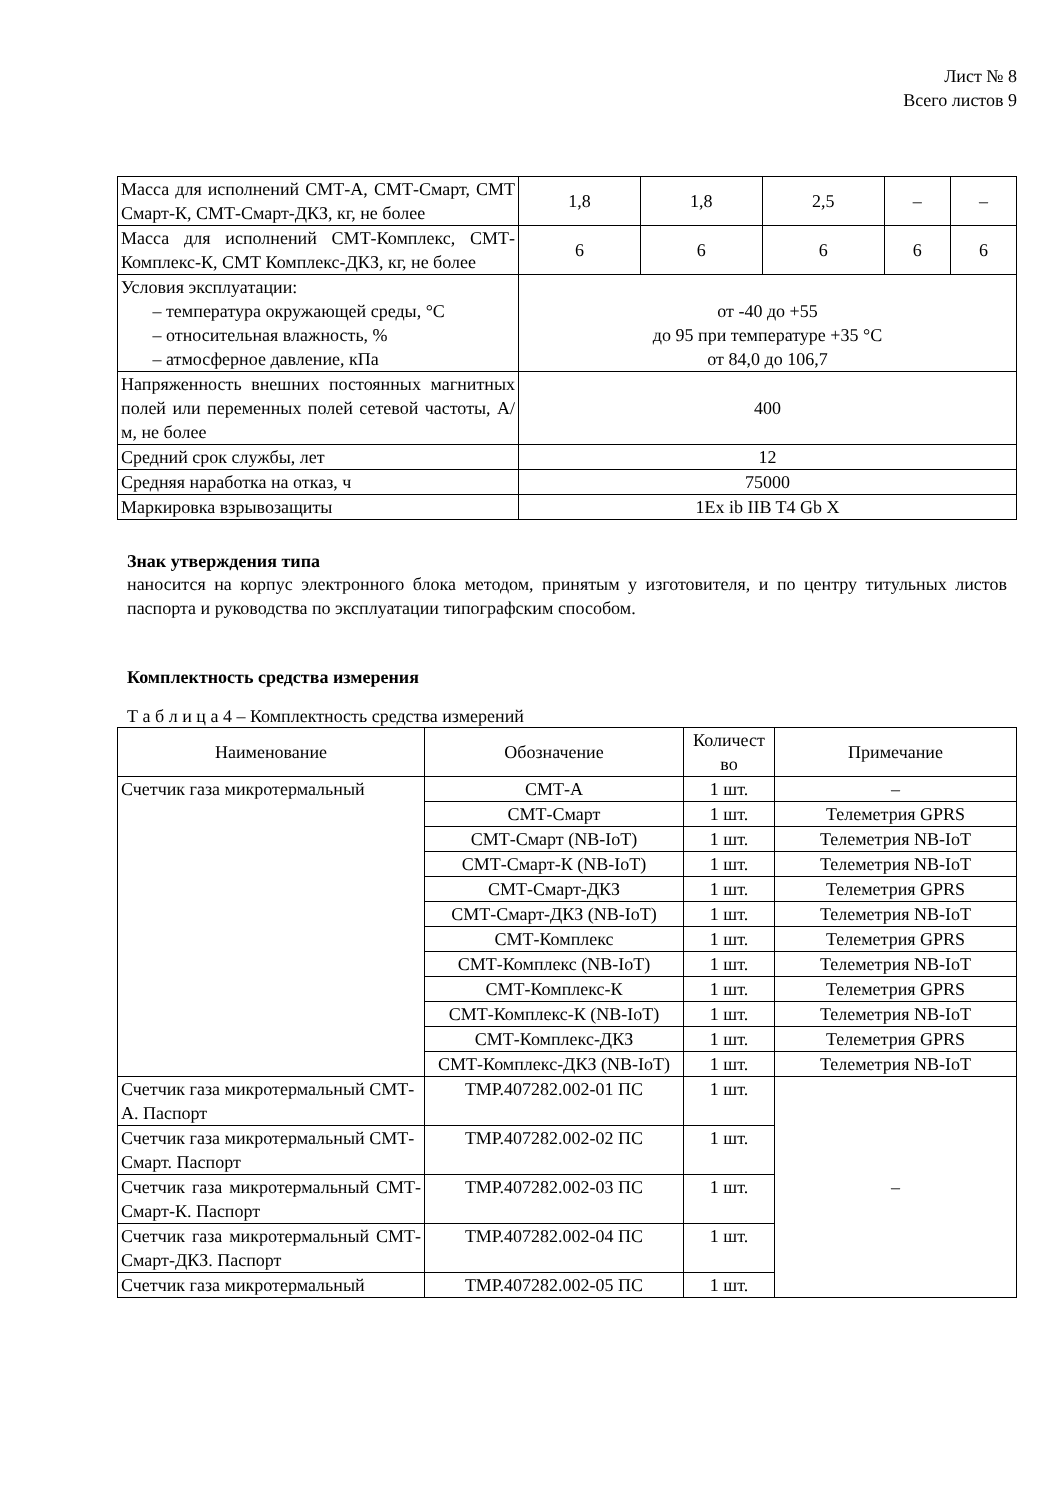Лист № 8
Всего листов 9
| Масса для исполнений СМТ-А, СМТ-Смарт, СМТ Смарт-К, СМТ-Смарт-ДКЗ, кг, не более | 1,8 | 1,8 | 2,5 | – | – |
| Масса для исполнений СМТ-Комплекс, СМТ-Комплекс-К, СМТ Комплекс-ДКЗ, кг, не более | 6 | 6 | 6 | 6 | 6 |
| Условия эксплуатации: – температура окружающей среды, °С – относительная влажность, % – атмосферное давление, кПа | от -40 до +55 до 95 при температуре +35 °С от 84,0 до 106,7 | | | | |
| Напряженность внешних постоянных магнитных полей или переменных полей сетевой частоты, А/м, не более | 400 | | | | |
| Средний срок службы, лет | 12 | | | | |
| Средняя наработка на отказ, ч | 75000 | | | | |
| Маркировка взрывозащиты | 1Ex ib IIB T4 Gb X | | | | |
Знак утверждения типа
наносится на корпус электронного блока методом, принятым у изготовителя, и по центру титульных листов паспорта и руководства по эксплуатации типографским способом.
Комплектность средства измерения
Т а б л и ц а 4 – Комплектность средства измерений
| Наименование | Обозначение | Количест во | Примечание |
| --- | --- | --- | --- |
| Счетчик газа микротермальный | СМТ-А | 1 шт. | – |
| | СМТ-Смарт | 1 шт. | Телеметрия GPRS |
| | СМТ-Смарт (NB-IoT) | 1 шт. | Телеметрия NB-IoT |
| | СМТ-Смарт-К (NB-IoT) | 1 шт. | Телеметрия NB-IoT |
| | СМТ-Смарт-ДКЗ | 1 шт. | Телеметрия GPRS |
| | СМТ-Смарт-ДКЗ (NB-IoT) | 1 шт. | Телеметрия NB-IoT |
| | СМТ-Комплекс | 1 шт. | Телеметрия GPRS |
| | СМТ-Комплекс (NB-IoT) | 1 шт. | Телеметрия NB-IoT |
| | СМТ-Комплекс-К | 1 шт. | Телеметрия GPRS |
| | СМТ-Комплекс-К (NB-IoT) | 1 шт. | Телеметрия NB-IoT |
| | СМТ-Комплекс-ДКЗ | 1 шт. | Телеметрия GPRS |
| | СМТ-Комплекс-ДКЗ (NB-IoT) | 1 шт. | Телеметрия NB-IoT |
| Счетчик газа микротермальный СМТ-А. Паспорт | ТМР.407282.002-01 ПС | 1 шт. | – |
| Счетчик газа микротермальный СМТ-Смарт. Паспорт | ТМР.407282.002-02 ПС | 1 шт. | |
| Счетчик газа микротермальный СМТ-Смарт-К. Паспорт | ТМР.407282.002-03 ПС | 1 шт. | |
| Счетчик газа микротермальный СМТ-Смарт-ДКЗ. Паспорт | ТМР.407282.002-04 ПС | 1 шт. | |
| Счетчик газа микротермальный | ТМР.407282.002-05 ПС | 1 шт. | |